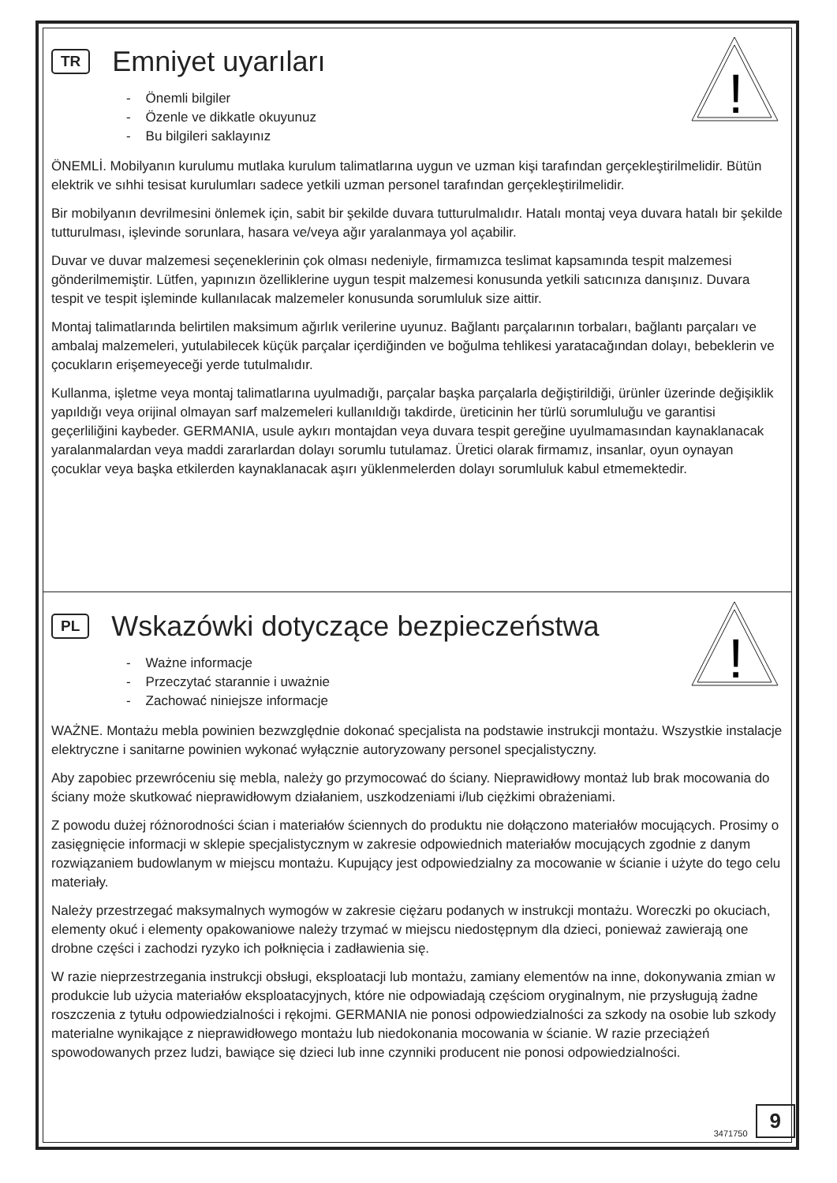!
TR
Emniyet uyarıları
- Önemli bilgiler
- Özenle ve dikkatle okuyunuz
- Bu bilgileri saklayınız
ÖNEMLİ. Mobilyanın kurulumu mutlaka kurulum talimatlarına uygun ve uzman kişi tarafından gerçekleştirilmelidir. Bütün elektrik ve sıhhi tesisat kurulumları sadece yetkili uzman personel tarafından gerçekleştirilmelidir.
Bir mobilyanın devrilmesini önlemek için, sabit bir şekilde duvara tutturulmalıdır. Hatalı montaj veya duvara hatalı bir şekilde tutturulması, işlevinde sorunlara, hasara ve/veya ağır yaralanmaya yol açabilir.
Duvar ve duvar malzemesi seçeneklerinin çok olması nedeniyle, firmamızca teslimat kapsamında tespit malzemesi gönderilmemiştir. Lütfen, yapınızın özelliklerine uygun tespit malzemesi konusunda yetkili satıcınıza danışınız. Duvara tespit ve tespit işleminde kullanılacak malzemeler konusunda sorumluluk size aittir.
Montaj talimatlarında belirtilen maksimum ağırlık verilerine uyunuz. Bağlantı parçalarının torbaları, bağlantı parçaları ve ambalaj malzemeleri, yutulabilecek küçük parçalar içerdiğinden ve boğulma tehlikesi yaratacağından dolayı, bebeklerin ve çocukların erişemeyeceği yerde tutulmalıdır.
Kullanma, işletme veya montaj talimatlarına uyulmadığı, parçalar başka parçalarla değiştirildiği, ürünler üzerinde değişiklik yapıldığı veya orijinal olmayan sarf malzemeleri kullanıldığı takdirde, üreticinin her türlü sorumluluğu ve garantisi geçerliliğini kaybeder. GERMANIA, usule aykırı montajdan veya duvara tespit gereğine uyulmamasından kaynaklanacak yaralanmalardan veya maddi zararlardan dolayı sorumlu tutulamaz. Üretici olarak firmamız, insanlar, oyun oynayan çocuklar veya başka etkilerden kaynaklanacak aşırı yüklenmelerden dolayı sorumluluk kabul etmemektedir.
!
PL
Wskazówki dotyczące bezpieczeństwa
- Ważne informacje
- Przeczytać starannie i uważnie
- Zachować niniejsze informacje
WAŻNE. Montażu mebla powinien bezwzględnie dokonać specjalista na podstawie instrukcji montażu. Wszystkie instalacje elektryczne i sanitarne powinien wykonać wyłącznie autoryzowany personel specjalistyczny.
Aby zapobiec przewróceniu się mebla, należy go przymocować do ściany. Nieprawidłowy montaż lub brak mocowania do ściany może skutkować nieprawidłowym działaniem, uszkodzeniami i/lub ciężkimi obrażeniami.
Z powodu dużej różnorodności ścian i materiałów ściennych do produktu nie dołączono materiałów mocujących. Prosimy o zasięgnięcie informacji w sklepie specjalistycznym w zakresie odpowiednich materiałów mocujących zgodnie z danym rozwiązaniem budowlanym w miejscu montażu. Kupujący jest odpowiedzialny za mocowanie w ścianie i użyte do tego celu materiały.
Należy przestrzegać maksymalnych wymogów w zakresie ciężaru podanych w instrukcji montażu. Woreczki po okuciach, elementy okuć i elementy opakowaniowe należy trzymać w miejscu niedostępnym dla dzieci, ponieważ zawierają one drobne części i zachodzi ryzyko ich połknięcia i zadławienia się.
W razie nieprzestrzegania instrukcji obsługi, eksploatacji lub montażu, zamiany elementów na inne, dokonywania zmian w produkcie lub użycia materiałów eksploatacyjnych, które nie odpowiadają częściom oryginalnym, nie przysługują żadne roszczenia z tytułu odpowiedzialności i rękojmi. GERMANIA nie ponosi odpowiedzialności za szkody na osobie lub szkody materialne wynikające z nieprawidłowego montażu lub niedokonania mocowania w ścianie. W razie przeciążeń spowodowanych przez ludzi, bawiące się dzieci lub inne czynniki producent nie ponosi odpowiedzialności.
3471750 9